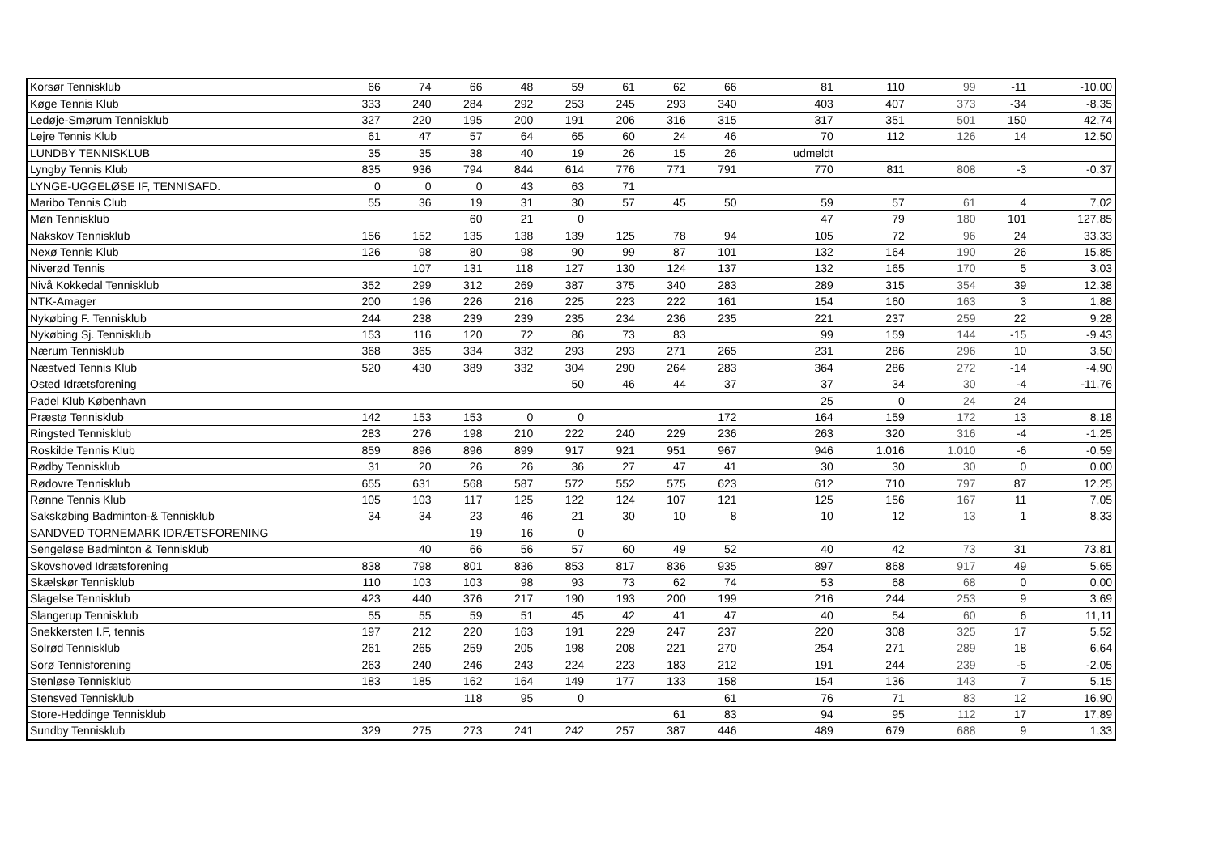| Korsør Tennisklub | 66 | 74 | 66 | 48 | 59 | 61 | 62 | 66 | 81 | 110 | 99 | -11 | -10,00 |
| Køge Tennis Klub | 333 | 240 | 284 | 292 | 253 | 245 | 293 | 340 | 403 | 407 | 373 | -34 | -8,35 |
| Ledøje-Smørum Tennisklub | 327 | 220 | 195 | 200 | 191 | 206 | 316 | 315 | 317 | 351 | 501 | 150 | 42,74 |
| Lejre Tennis Klub | 61 | 47 | 57 | 64 | 65 | 60 | 24 | 46 | 70 | 112 | 126 | 14 | 12,50 |
| LUNDBY TENNISKLUB | 35 | 35 | 38 | 40 | 19 | 26 | 15 | 26 | udmeldt | | | | |
| Lyngby Tennis Klub | 835 | 936 | 794 | 844 | 614 | 776 | 771 | 791 | 770 | 811 | 808 | -3 | -0,37 |
| LYNGE-UGGELØSE IF, TENNISAFD. | 0 | 0 | 0 | 43 | 63 | 71 | | | | | | | |
| Maribo Tennis Club | 55 | 36 | 19 | 31 | 30 | 57 | 45 | 50 | 59 | 57 | 61 | 4 | 7,02 |
| Møn Tennisklub | | | 60 | 21 | 0 | | | | 47 | 79 | 180 | 101 | 127,85 |
| Nakskov Tennisklub | 156 | 152 | 135 | 138 | 139 | 125 | 78 | 94 | 105 | 72 | 96 | 24 | 33,33 |
| Nexø Tennis Klub | 126 | 98 | 80 | 98 | 90 | 99 | 87 | 101 | 132 | 164 | 190 | 26 | 15,85 |
| Niverød Tennis | | 107 | 131 | 118 | 127 | 130 | 124 | 137 | 132 | 165 | 170 | 5 | 3,03 |
| Nivå Kokkedal Tennisklub | 352 | 299 | 312 | 269 | 387 | 375 | 340 | 283 | 289 | 315 | 354 | 39 | 12,38 |
| NTK-Amager | 200 | 196 | 226 | 216 | 225 | 223 | 222 | 161 | 154 | 160 | 163 | 3 | 1,88 |
| Nykøbing F. Tennisklub | 244 | 238 | 239 | 239 | 235 | 234 | 236 | 235 | 221 | 237 | 259 | 22 | 9,28 |
| Nykøbing Sj. Tennisklub | 153 | 116 | 120 | 72 | 86 | 73 | 83 | | 99 | 159 | 144 | -15 | -9,43 |
| Nærum Tennisklub | 368 | 365 | 334 | 332 | 293 | 293 | 271 | 265 | 231 | 286 | 296 | 10 | 3,50 |
| Næstved Tennis Klub | 520 | 430 | 389 | 332 | 304 | 290 | 264 | 283 | 364 | 286 | 272 | -14 | -4,90 |
| Osted Idrætsforening | | | | | 50 | 46 | 44 | 37 | 37 | 34 | 30 | -4 | -11,76 |
| Padel Klub København | | | | | | | | | 25 | 0 | 24 | 24 | |
| Præstø Tennisklub | 142 | 153 | 153 | 0 | 0 | | | 172 | 164 | 159 | 172 | 13 | 8,18 |
| Ringsted Tennisklub | 283 | 276 | 198 | 210 | 222 | 240 | 229 | 236 | 263 | 320 | 316 | -4 | -1,25 |
| Roskilde Tennis Klub | 859 | 896 | 896 | 899 | 917 | 921 | 951 | 967 | 946 | 1.016 | 1.010 | -6 | -0,59 |
| Rødby Tennisklub | 31 | 20 | 26 | 26 | 36 | 27 | 47 | 41 | 30 | 30 | 30 | 0 | 0,00 |
| Rødovre Tennisklub | 655 | 631 | 568 | 587 | 572 | 552 | 575 | 623 | 612 | 710 | 797 | 87 | 12,25 |
| Rønne Tennis Klub | 105 | 103 | 117 | 125 | 122 | 124 | 107 | 121 | 125 | 156 | 167 | 11 | 7,05 |
| Sakskøbing Badminton-& Tennisklub | 34 | 34 | 23 | 46 | 21 | 30 | 10 | 8 | 10 | 12 | 13 | 1 | 8,33 |
| SANDVED TORNEMARK IDRÆTSFORENING | | | 19 | 16 | 0 | | | | | | | | |
| Sengeløse Badminton & Tennisklub | | 40 | 66 | 56 | 57 | 60 | 49 | 52 | 40 | 42 | 73 | 31 | 73,81 |
| Skovshoved Idrætsforening | 838 | 798 | 801 | 836 | 853 | 817 | 836 | 935 | 897 | 868 | 917 | 49 | 5,65 |
| Skælskør Tennisklub | 110 | 103 | 103 | 98 | 93 | 73 | 62 | 74 | 53 | 68 | 68 | 0 | 0,00 |
| Slagelse Tennisklub | 423 | 440 | 376 | 217 | 190 | 193 | 200 | 199 | 216 | 244 | 253 | 9 | 3,69 |
| Slangerup Tennisklub | 55 | 55 | 59 | 51 | 45 | 42 | 41 | 47 | 40 | 54 | 60 | 6 | 11,11 |
| Snekkersten I.F, tennis | 197 | 212 | 220 | 163 | 191 | 229 | 247 | 237 | 220 | 308 | 325 | 17 | 5,52 |
| Solrød Tennisklub | 261 | 265 | 259 | 205 | 198 | 208 | 221 | 270 | 254 | 271 | 289 | 18 | 6,64 |
| Sorø Tennisforening | 263 | 240 | 246 | 243 | 224 | 223 | 183 | 212 | 191 | 244 | 239 | -5 | -2,05 |
| Stenløse Tennisklub | 183 | 185 | 162 | 164 | 149 | 177 | 133 | 158 | 154 | 136 | 143 | 7 | 5,15 |
| Stensved Tennisklub | | | 118 | 95 | 0 | | | 61 | 76 | 71 | 83 | 12 | 16,90 |
| Store-Heddinge Tennisklub | | | | | | | 61 | 83 | 94 | 95 | 112 | 17 | 17,89 |
| Sundby Tennisklub | 329 | 275 | 273 | 241 | 242 | 257 | 387 | 446 | 489 | 679 | 688 | 9 | 1,33 |